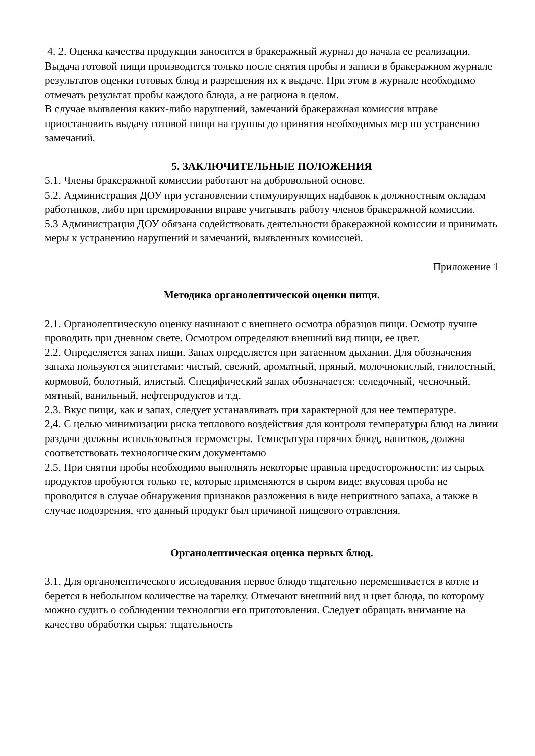4. 2. Оценка качества продукции заносится в бракеражный журнал до начала ее реализации. Выдача готовой пищи производится только после снятия пробы и записи в бракеражном журнале результатов оценки готовых блюд и разрешения их к выдаче. При этом в журнале необходимо отмечать результат пробы каждого блюда, а не рациона в целом.
В случае выявления каких-либо нарушений, замечаний бракеражная комиссия вправе приостановить выдачу готовой пищи на группы до принятия необходимых мер по устранению замечаний.
5. ЗАКЛЮЧИТЕЛЬНЫЕ ПОЛОЖЕНИЯ
5.1. Члены бракеражной комиссии работают на добровольной основе.
5.2. Администрация ДОУ при установлении стимулирующих надбавок к должностным окладам работников, либо при премировании вправе учитывать работу членов бракеражной комиссии.
5.3 Администрация ДОУ обязана содействовать деятельности бракеражной комиссии и принимать меры к устранению нарушений и замечаний, выявленных комиссией.
Приложение 1
Методика органолептической оценки пищи.
2.1. Органолептическую оценку начинают с внешнего осмотра образцов пищи. Осмотр лучше проводить при дневном свете. Осмотром определяют внешний вид пищи, ее цвет.
2.2. Определяется запах пищи. Запах определяется при затаенном дыхании. Для обозначения запаха пользуются эпитетами: чистый, свежий, ароматный, пряный, молочнокислый, гнилостный, кормовой, болотный, илистый. Специфический запах обозначается: селедочный, чесночный, мятный, ванильный, нефтепродуктов и т.д.
2.3. Вкус пищи, как и запах, следует устанавливать при характерной для нее температуре.
2,4. С целью минимизации риска теплового воздействия для контроля температуры блюд на линии раздачи должны использоваться термометры. Температура горячих блюд, напитков, должна соответствовать технологическим документамю
2.5. При снятии пробы необходимо выполнять некоторые правила предосторожности: из сырых продуктов пробуются только те, которые применяются в сыром виде; вкусовая проба не проводится в случае обнаружения признаков разложения в виде неприятного запаха, а также в случае подозрения, что данный продукт был причиной пищевого отравления.
Органолептическая оценка первых блюд.
3.1. Для органолептического исследования первое блюдо тщательно перемешивается в котле и берется в небольшом количестве на тарелку. Отмечают внешний вид и цвет блюда, по которому можно судить о соблюдении технологии его приготовления. Следует обращать внимание на качество обработки сырья: тщательность